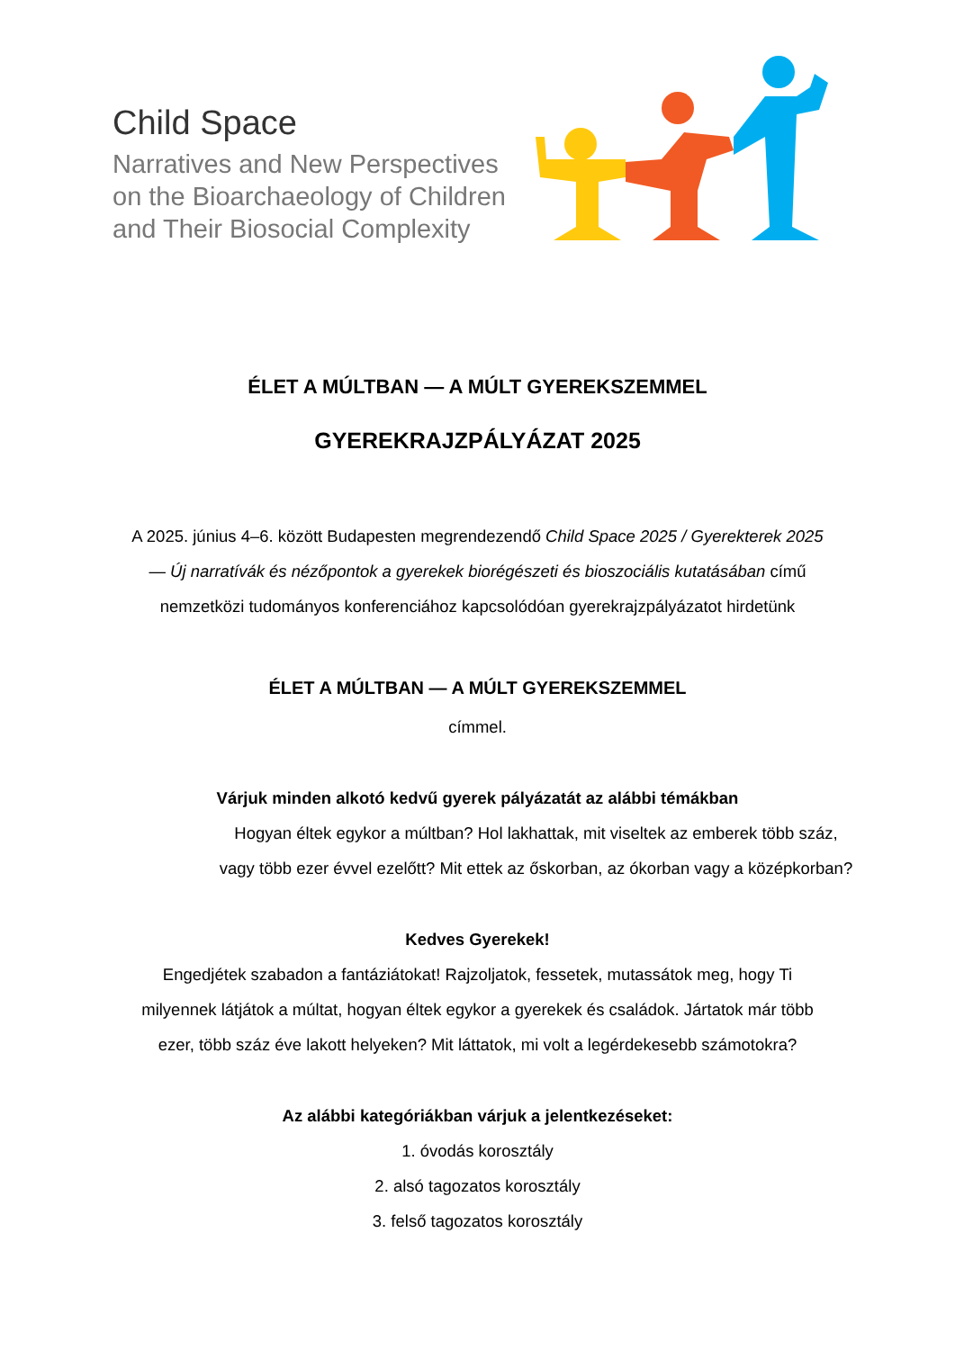Child Space
Narratives and New Perspectives
on the Bioarchaeology of Children
and Their Biosocial Complexity
ÉLET A MÚLTBAN — A MÚLT GYEREKSZEMMEL
GYEREKRAJZPÁLYÁZAT 2025
A 2025. június 4–6. között Budapesten megrendezendő Child Space 2025 / Gyerekterek 2025
— Új narratívák és nézőpontok a gyerekek biorégészeti és bioszociális kutatásában című
nemzetközi tudományos konferenciához kapcsolódóan gyerekrajzpályázatot hirdetünk
ÉLET A MÚLTBAN — A MÚLT GYEREKSZEMMEL
címmel.
Várjuk minden alkotó kedvű gyerek pályázatát az alábbi témákban
Hogyan éltek egykor a múltban? Hol lakhattak, mit viseltek az emberek több száz,
vagy több ezer évvel ezelőtt? Mit ettek az őskorban, az ókorban vagy a középkorban?
Kedves Gyerekek!
Engedjétek szabadon a fantáziátokat! Rajzoljatok, fessetek, mutassátok meg, hogy Ti
milyennek látjátok a múltat, hogyan éltek egykor a gyerekek és családok. Jártatok már több
ezer, több száz éve lakott helyeken? Mit láttatok, mi volt a legérdekesebb számotokra?
Az alábbi kategóriákban várjuk a jelentkezéseket:
1. óvodás korosztály
2. alsó tagozatos korosztály
3. felső tagozatos korosztály